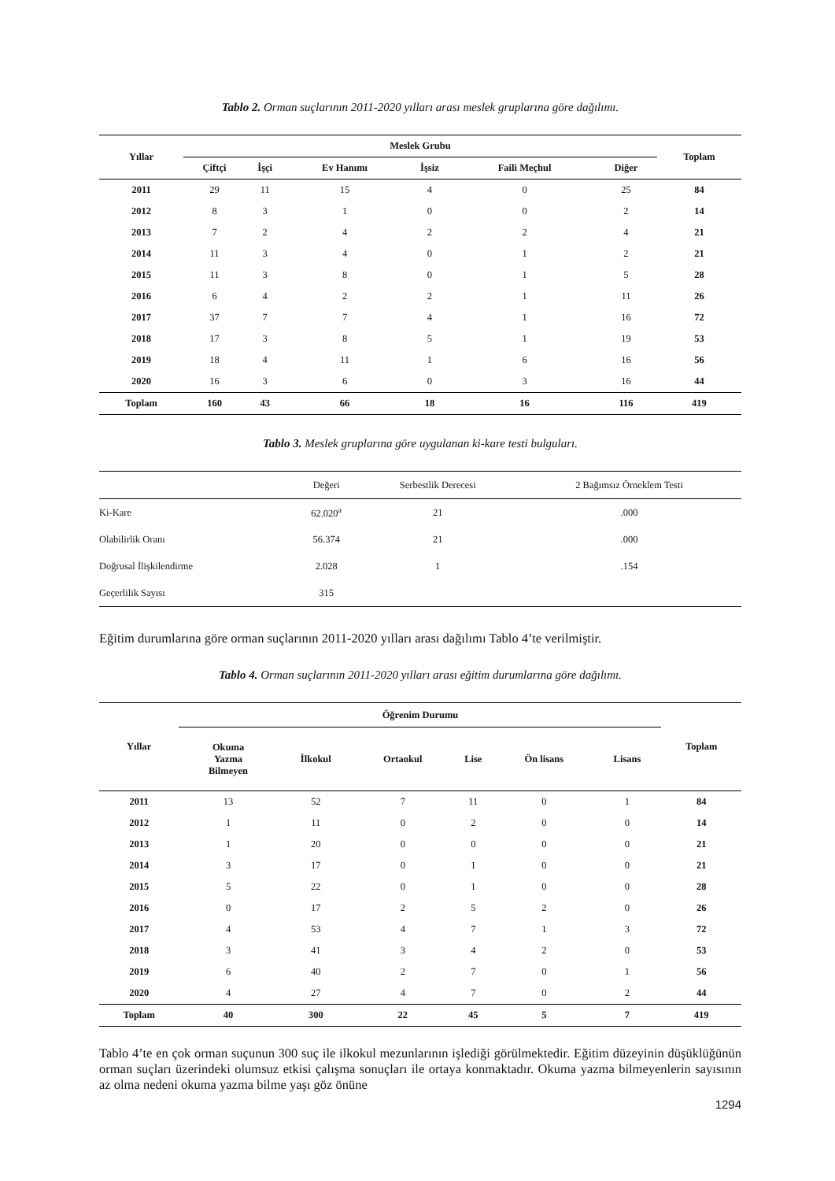Tablo 2. Orman suçlarının 2011-2020 yılları arası meslek gruplarına göre dağılımı.
| Yıllar | Meslek Grubu | | | | | | Toplam |
| --- | --- | --- | --- | --- | --- | --- | --- |
| | Çiftçi | İşçi | Ev Hanımı | İşsiz | Faili Meçhul | Diğer | |
| 2011 | 29 | 11 | 15 | 4 | 0 | 25 | 84 |
| 2012 | 8 | 3 | 1 | 0 | 0 | 2 | 14 |
| 2013 | 7 | 2 | 4 | 2 | 2 | 4 | 21 |
| 2014 | 11 | 3 | 4 | 0 | 1 | 2 | 21 |
| 2015 | 11 | 3 | 8 | 0 | 1 | 5 | 28 |
| 2016 | 6 | 4 | 2 | 2 | 1 | 11 | 26 |
| 2017 | 37 | 7 | 7 | 4 | 1 | 16 | 72 |
| 2018 | 17 | 3 | 8 | 5 | 1 | 19 | 53 |
| 2019 | 18 | 4 | 11 | 1 | 6 | 16 | 56 |
| 2020 | 16 | 3 | 6 | 0 | 3 | 16 | 44 |
| Toplam | 160 | 43 | 66 | 18 | 16 | 116 | 419 |
Tablo 3. Meslek gruplarına göre uygulanan ki-kare testi bulguları.
| | Değeri | Serbestlik Derecesi | 2 Bağımsız Örneklem Testi |
| Ki-Kare | 62.020<sup>a</sup> | 21 | .000 |
| Olabilirlik Oranı | 56.374 | 21 | .000 |
| Doğrusal İlişkilendirme | 2.028 | 1 | .154 |
| Geçerlilik Sayısı | 315 | | |
Eğitim durumlarına göre orman suçlarının 2011-2020 yılları arası dağılımı Tablo 4’te verilmiştir.
Tablo 4. Orman suçlarının 2011-2020 yılları arası eğitim durumlarına göre dağılımı.
| Yıllar | Öğrenim Durumu | | | | | | Toplam |
| --- | --- | --- | --- | --- | --- | --- | --- |
| | Okuma Yazma Bilmeyen | İlkokul | Ortaokul | Lise | Ön lisans | Lisans | |
| 2011 | 13 | 52 | 7 | 11 | 0 | 1 | 84 |
| 2012 | 1 | 11 | 0 | 2 | 0 | 0 | 14 |
| 2013 | 1 | 20 | 0 | 0 | 0 | 0 | 21 |
| 2014 | 3 | 17 | 0 | 1 | 0 | 0 | 21 |
| 2015 | 5 | 22 | 0 | 1 | 0 | 0 | 28 |
| 2016 | 0 | 17 | 2 | 5 | 2 | 0 | 26 |
| 2017 | 4 | 53 | 4 | 7 | 1 | 3 | 72 |
| 2018 | 3 | 41 | 3 | 4 | 2 | 0 | 53 |
| 2019 | 6 | 40 | 2 | 7 | 0 | 1 | 56 |
| 2020 | 4 | 27 | 4 | 7 | 0 | 2 | 44 |
| Toplam | 40 | 300 | 22 | 45 | 5 | 7 | 419 |
Tablo 4’te en çok orman suçunun 300 suç ile ilkokul mezunlarının işlediği görülmektedir. Eğitim düzeyinin düşüklüğünün orman suçları üzerindeki olumsuz etkisi çalışma sonuçları ile ortaya konmaktadır. Okuma yazma bilmeyenlerin sayısının az olma nedeni okuma yazma bilme yaşı göz önüne
1294